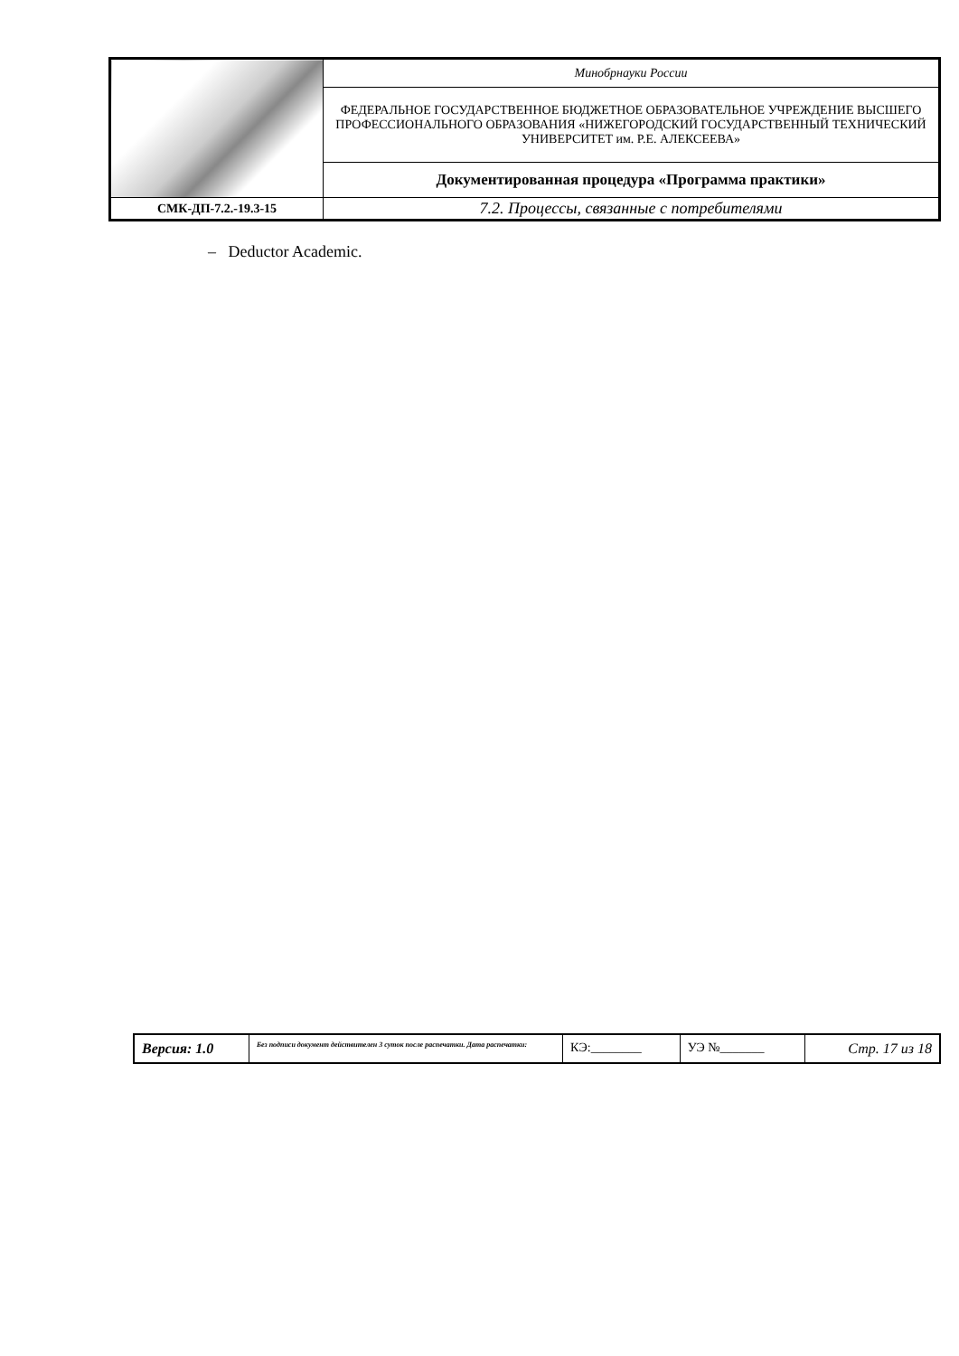| | Минобрнауки России |
| | ФЕДЕРАЛЬНОЕ ГОСУДАРСТВЕННОЕ БЮДЖЕТНОЕ ОБРАЗОВАТЕЛЬНОЕ УЧРЕЖДЕНИЕ ВЫСШЕГО ПРОФЕССИОНАЛЬНОГО ОБРАЗОВАНИЯ «НИЖЕГОРОДСКИЙ ГОСУДАРСТВЕННЫЙ ТЕХНИЧЕСКИЙ УНИВЕРСИТЕТ им. Р.Е. АЛЕКСЕЕВА» |
| | Документированная процедура «Программа практики» |
| СМК-ДП-7.2.-19.3-15 | 7.2. Процессы, связанные с потребителями |
– Deductor Academic.
| Версия: 1.0 | Без подписи документ действителен 3 суток после распечатки. Дата распечатки: | КЭ:________ | УЭ №_______ | Стр. 17 из 18 |